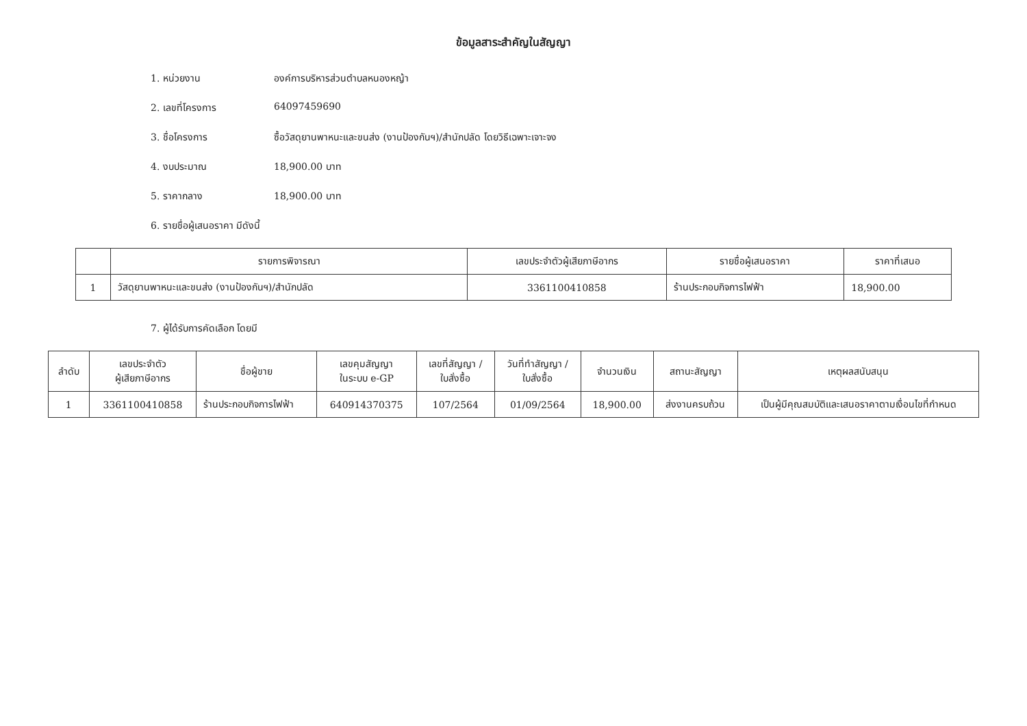ข้อมูลสาระสำคัญในสัญญา
1. หน่วยงาน องค์การบริหารส่วนตำบลหนองหญ้า
2. เลขที่โครงการ 64097459690
3. ชื่อโครงการ ซื้อวัสดุยานพาหนะและขนส่ง (งานป้องกันฯ)/สำนักปลัด โดยวิธีเฉพาะเจาะจง
4. งบประมาณ 18,900.00 บาท
5. ราคากลาง 18,900.00 บาท
6. รายชื่อผู้เสนอราคา มีดังนี้
| | รายการพิจารณา | เลขประจำตัวผู้เสียภาษีอากร | รายชื่อผู้เสนอราคา | ราคาที่เสนอ |
| --- | --- | --- | --- | --- |
| 1 | วัสดุยานพาหนะและขนส่ง (งานป้องกันฯ)/สำนักปลัด | 3361100410858 | ร้านประกอบกิจการไฟฟ้า | 18,900.00 |
7. ผู้ได้รับการคัดเลือก โดยมี
| ลำดับ | เลขประจำตัว ผู้เสียภาษีอากร | ชื่อผู้ขาย | เลขคุมสัญญา ในระบบ e-GP | เลขที่สัญญา / ใบสั่งซื้อ | วันที่ทำสัญญา / ใบสั่งซื้อ | จำนวนเงิน | สถานะสัญญา | เหตุผลสนับสนุน |
| --- | --- | --- | --- | --- | --- | --- | --- | --- |
| 1 | 3361100410858 | ร้านประกอบกิจการไฟฟ้า | 640914370375 | 107/2564 | 01/09/2564 | 18,900.00 | ส่งงานครบถ้วน | เป็นผู้มีคุณสมบัติและเสนอราคาตามเงื่อนไขที่กำหนด |